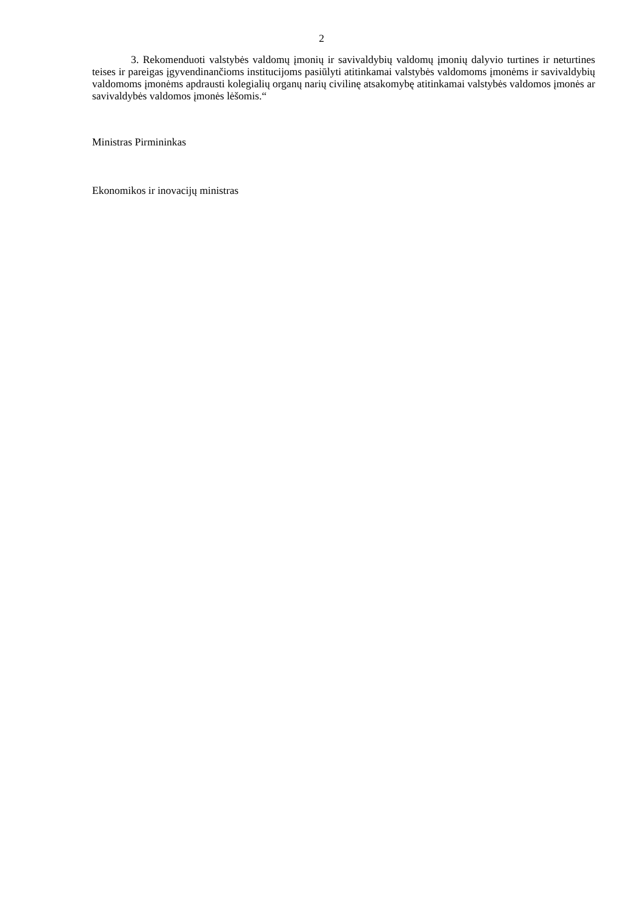2
3. Rekomenduoti valstybės valdomų įmonių ir savivaldybių valdomų įmonių dalyvio turtines ir neturtines teises ir pareigas įgyvendinančioms institucijoms pasiūlyti atitinkamai valstybės valdomoms įmonėms ir savivaldybių valdomoms įmonėms apdrausti kolegialių organų narių civilinę atsakomybę atitinkamai valstybės valdomos įmonės ar savivaldybės valdomos įmonės lėšomis.“
Ministras Pirmininkas
Ekonomikos ir inovacijų ministras